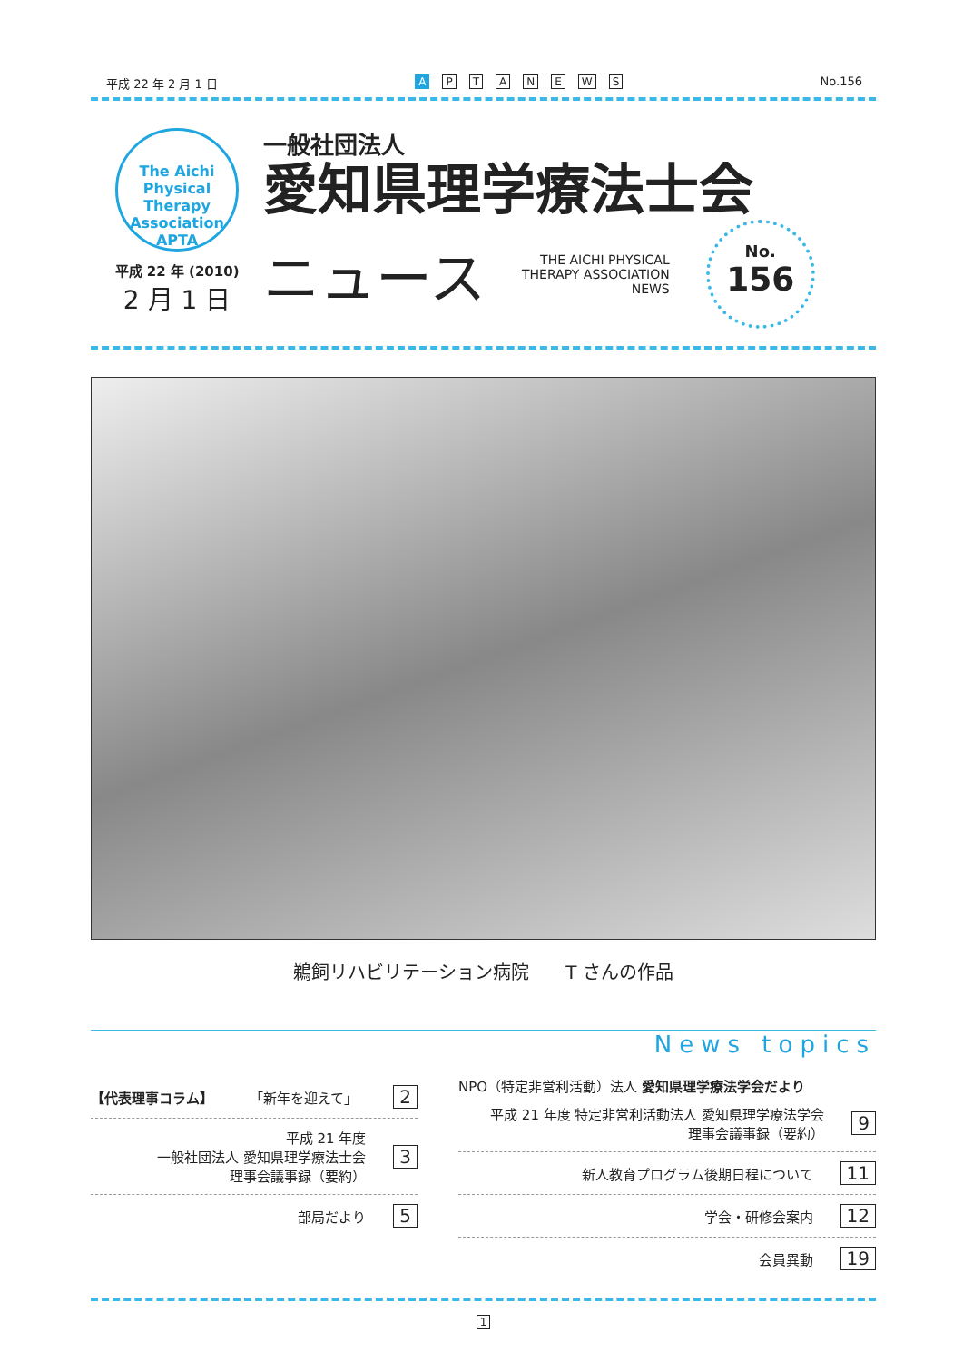平成 22 年 2 月 1 日 A PTANEWS No.156
The Aichi Physical Therapy Association
APTA
平成 22 年 (2010)
2 月 1 日
一般社団法人
愛知県理学療法士会
ニュース
THE AICHI PHYSICAL
THERAPY ASSOCIATION
NEWS
No.
156
鵜飼リハビリテーション病院　　T さんの作品
News topics
【代表理事コラム】 「新年を迎えて」 2
平成 21 年度
一般社団法人 愛知県理学療法士会
理事会議事録（要約） 3
部局だより 5
NPO（特定非営利活動）法人 愛知県理学療法学会だより
平成 21 年度 特定非営利活動法人 愛知県理学療法学会
理事会議事録（要約） 9
新人教育プログラム後期日程について 11
学会・研修会案内 12
会員異動 19
1